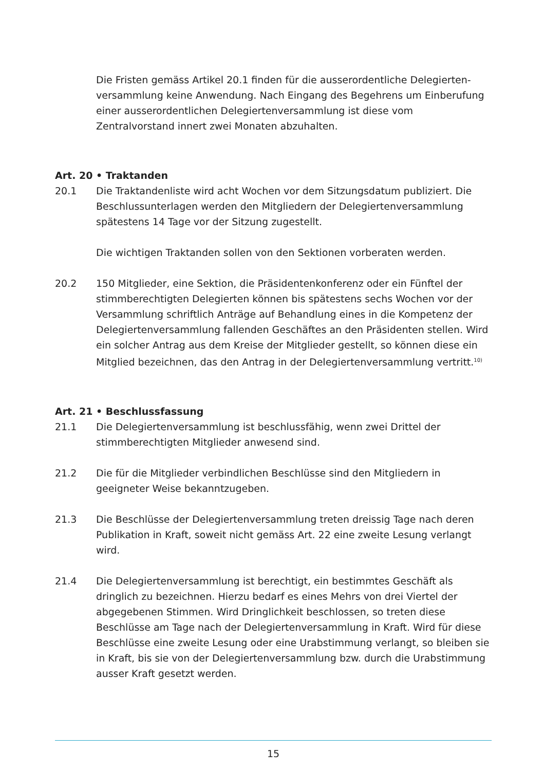Die Fristen gemäss Artikel 20.1 finden für die ausserordentliche Delegierten-versammlung keine Anwendung. Nach Eingang des Begehrens um Einberufung einer ausserordentlichen Delegiertenversammlung ist diese vom Zentralvorstand innert zwei Monaten abzuhalten.
Art. 20 • Traktanden
20.1 Die Traktandenliste wird acht Wochen vor dem Sitzungsdatum publiziert. Die Beschlussunterlagen werden den Mitgliedern der Delegiertenversammlung spätestens 14 Tage vor der Sitzung zugestellt.
Die wichtigen Traktanden sollen von den Sektionen vorberaten werden.
20.2 150 Mitglieder, eine Sektion, die Präsidentenkonferenz oder ein Fünftel der stimmberechtigten Delegierten können bis spätestens sechs Wochen vor der Versammlung schriftlich Anträge auf Behandlung eines in die Kompetenz der Delegiertenversammlung fallenden Geschäftes an den Präsidenten stellen. Wird ein solcher Antrag aus dem Kreise der Mitglieder gestellt, so können diese ein Mitglied bezeichnen, das den Antrag in der Delegiertenversammlung vertritt.<sup>10)</sup>
Art. 21 • Beschlussfassung
21.1 Die Delegiertenversammlung ist beschlussfähig, wenn zwei Drittel der stimmberechtigten Mitglieder anwesend sind.
21.2 Die für die Mitglieder verbindlichen Beschlüsse sind den Mitgliedern in geeigneter Weise bekanntzugeben.
21.3 Die Beschlüsse der Delegiertenversammlung treten dreissig Tage nach deren Publikation in Kraft, soweit nicht gemäss Art. 22 eine zweite Lesung verlangt wird.
21.4 Die Delegiertenversammlung ist berechtigt, ein bestimmtes Geschäft als dringlich zu bezeichnen. Hierzu bedarf es eines Mehrs von drei Viertel der abgegebenen Stimmen. Wird Dringlichkeit beschlossen, so treten diese Beschlüsse am Tage nach der Delegiertenversammlung in Kraft. Wird für diese Beschlüsse eine zweite Lesung oder eine Urabstimmung verlangt, so bleiben sie in Kraft, bis sie von der Delegiertenversammlung bzw. durch die Urabstimmung ausser Kraft gesetzt werden.
15